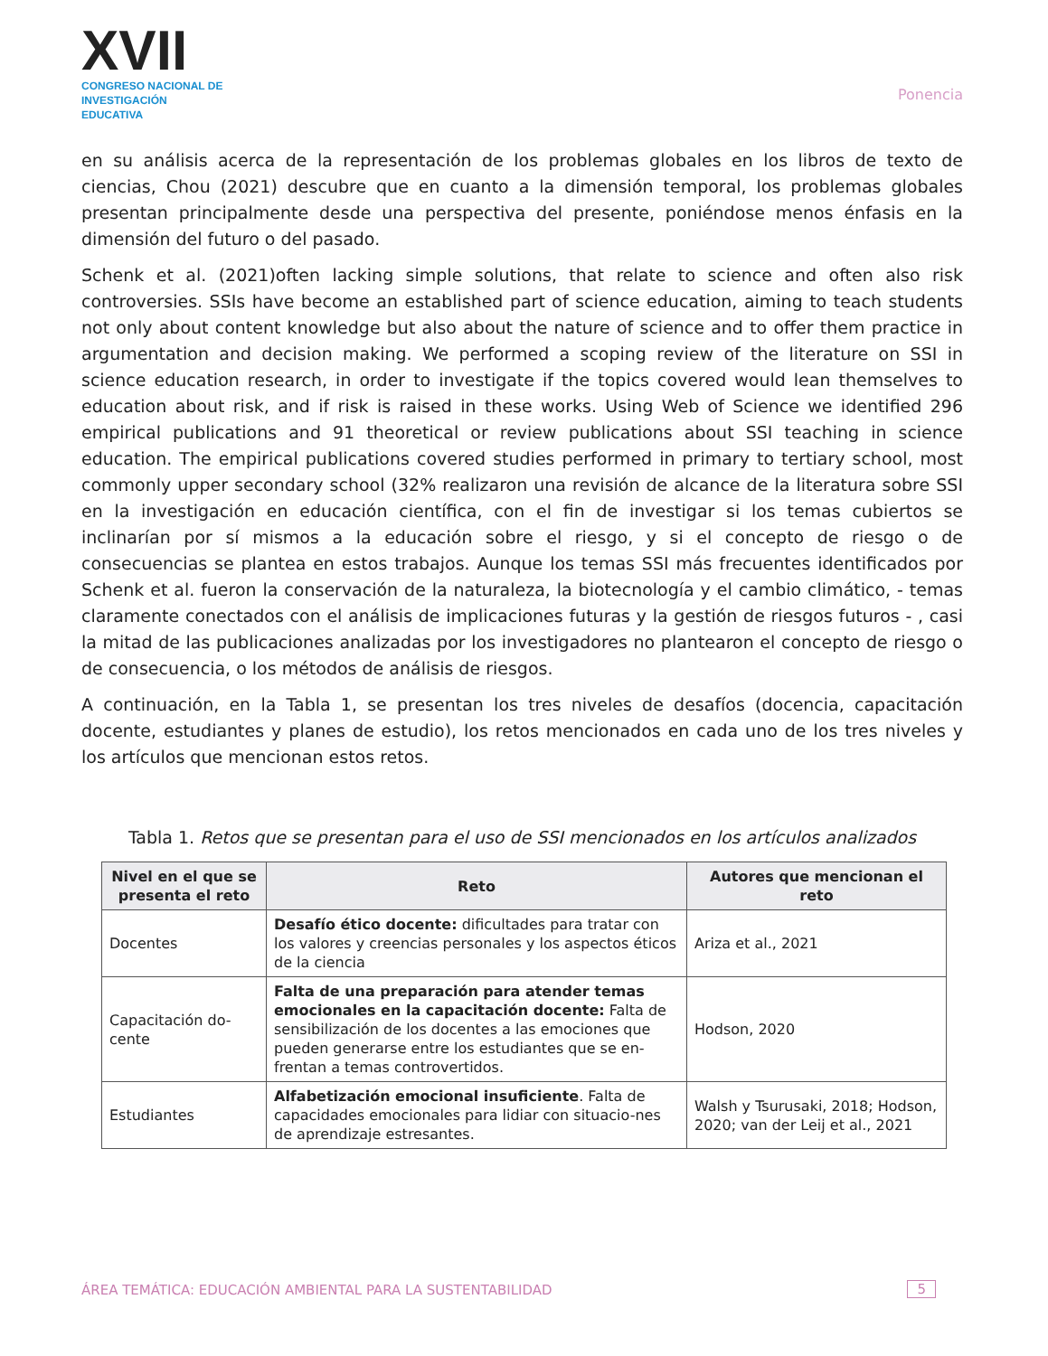XVII
CONGRESO NACIONAL DE
INVESTIGACIÓN EDUCATIVA
Ponencia
en su análisis acerca de la representación de los problemas globales en los libros de texto de ciencias, Chou (2021) descubre que en cuanto a la dimensión temporal, los problemas globales presentan principalmente desde una perspectiva del presente, poniéndose menos énfasis en la dimensión del futuro o del pasado.
Schenk et al. (2021)often lacking simple solutions, that relate to science and often also risk controversies. SSIs have become an established part of science education, aiming to teach students not only about content knowledge but also about the nature of science and to offer them practice in argumentation and decision making. We performed a scoping review of the literature on SSI in science education research, in order to investigate if the topics covered would lean themselves to education about risk, and if risk is raised in these works. Using Web of Science we identified 296 empirical publications and 91 theoretical or review publications about SSI teaching in science education. The empirical publications covered studies performed in primary to tertiary school, most commonly upper secondary school (32% realizaron una revisión de alcance de la literatura sobre SSI en la investigación en educación científica, con el fin de investigar si los temas cubiertos se inclinarían por sí mismos a la educación sobre el riesgo, y si el concepto de riesgo o de consecuencias se plantea en estos trabajos. Aunque los temas SSI más frecuentes identificados por Schenk et al. fueron la conservación de la naturaleza, la biotecnología y el cambio climático, - temas claramente conectados con el análisis de implicaciones futuras y la gestión de riesgos futuros - , casi la mitad de las publicaciones analizadas por los investigadores no plantearon el concepto de riesgo o de consecuencia, o los métodos de análisis de riesgos.
A continuación, en la Tabla 1, se presentan los tres niveles de desafíos (docencia, capacitación docente, estudiantes y planes de estudio), los retos mencionados en cada uno de los tres niveles y los artículos que mencionan estos retos.
Tabla 1. Retos que se presentan para el uso de SSI mencionados en los artículos analizados
| Nivel en el que se presenta el reto | Reto | Autores que mencionan el reto |
| --- | --- | --- |
| Docentes | Desafío ético docente: dificultades para tratar con los valores y creencias personales y los aspectos éticos de la ciencia | Ariza et al., 2021 |
| Capacitación do-cente | Falta de una preparación para atender temas emocionales en la capacitación docente: Falta de sensibilización de los docentes a las emociones que pueden generarse entre los estudiantes que se en-frentan a temas controvertidos. | Hodson, 2020 |
| Estudiantes | Alfabetización emocional insuficiente . Falta de capacidades emocionales para lidiar con situacio-nes de aprendizaje estresantes. | Walsh y Tsurusaki, 2018; Hodson, 2020; van der Leij et al., 2021 |
ÁREA TEMÁTICA: EDUCACIÓN AMBIENTAL PARA LA SUSTENTABILIDAD 5